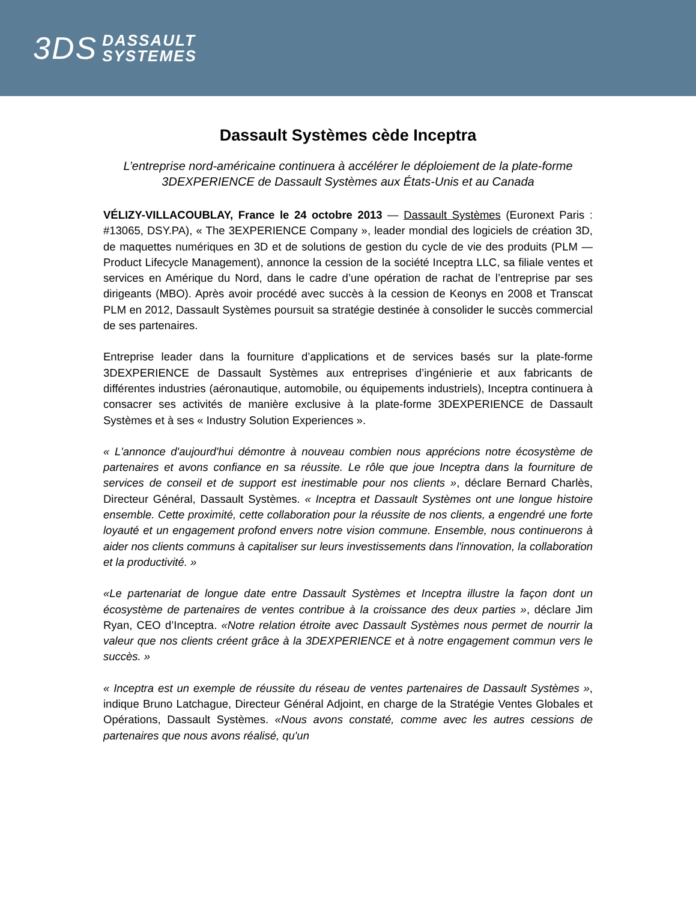3DS DASSAULT
SYSTEMES
Dassault Systèmes cède Inceptra
L’entreprise nord-américaine continuera à accélérer le déploiement de la plate-forme 3DEXPERIENCE de Dassault Systèmes aux États-Unis et au Canada
VÉLIZY-VILLACOUBLAY, France le 24 octobre 2013 — Dassault Systèmes (Euronext Paris : #13065, DSY.PA), « The 3EXPERIENCE Company », leader mondial des logiciels de création 3D, de maquettes numériques en 3D et de solutions de gestion du cycle de vie des produits (PLM — Product Lifecycle Management), annonce la cession de la société Inceptra LLC, sa filiale ventes et services en Amérique du Nord, dans le cadre d’une opération de rachat de l’entreprise par ses dirigeants (MBO). Après avoir procédé avec succès à la cession de Keonys en 2008 et Transcat PLM en 2012, Dassault Systèmes poursuit sa stratégie destinée à consolider le succès commercial de ses partenaires.
Entreprise leader dans la fourniture d’applications et de services basés sur la plate-forme 3DEXPERIENCE de Dassault Systèmes aux entreprises d’ingénierie et aux fabricants de différentes industries (aéronautique, automobile, ou équipements industriels), Inceptra continuera à consacrer ses activités de manière exclusive à la plate-forme 3DEXPERIENCE de Dassault Systèmes et à ses « Industry Solution Experiences ».
« L'annonce d'aujourd'hui démontre à nouveau combien nous apprécions notre écosystème de partenaires et avons confiance en sa réussite. Le rôle que joue Inceptra dans la fourniture de services de conseil et de support est inestimable pour nos clients », déclare Bernard Charlès, Directeur Général, Dassault Systèmes. « Inceptra et Dassault Systèmes ont une longue histoire ensemble. Cette proximité, cette collaboration pour la réussite de nos clients, a engendré une forte loyauté et un engagement profond envers notre vision commune. Ensemble, nous continuerons à aider nos clients communs à capitaliser sur leurs investissements dans l'innovation, la collaboration et la productivité. »
«Le partenariat de longue date entre Dassault Systèmes et Inceptra illustre la façon dont un écosystème de partenaires de ventes contribue à la croissance des deux parties », déclare Jim Ryan, CEO d’Inceptra. «Notre relation étroite avec Dassault Systèmes nous permet de nourrir la valeur que nos clients créent grâce à la 3DEXPERIENCE et à notre engagement commun vers le succès. »
« Inceptra est un exemple de réussite du réseau de ventes partenaires de Dassault Systèmes », indique Bruno Latchague, Directeur Général Adjoint, en charge de la Stratégie Ventes Globales et Opérations, Dassault Systèmes. «Nous avons constaté, comme avec les autres cessions de partenaires que nous avons réalisé, qu'un